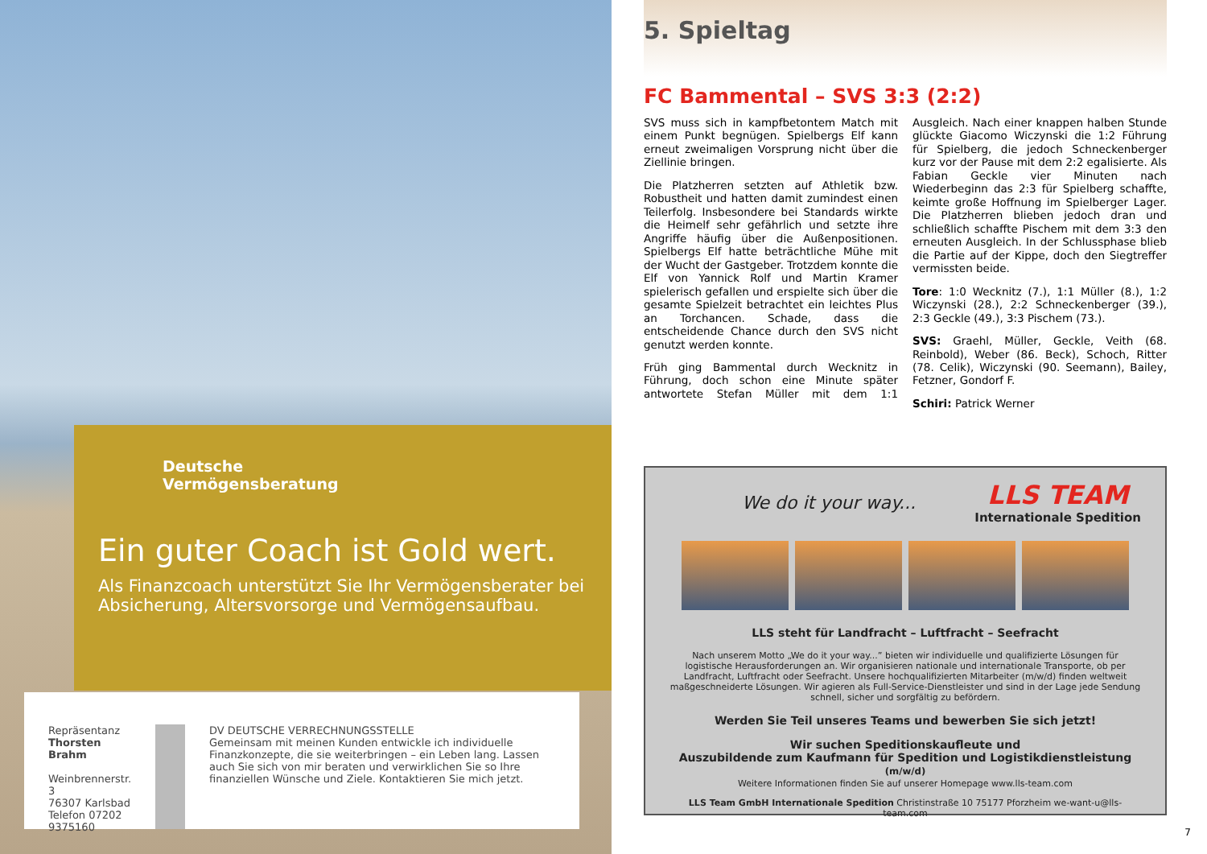Deutsche
Vermögensberatung
Ein guter Coach ist Gold wert.
Als Finanzcoach unterstützt Sie Ihr Vermögensberater bei Absicherung, Altersvorsorge und Vermögensaufbau.
Repräsentanz
Thorsten Brahm
Weinbrennerstr. 3
76307 Karlsbad
Telefon 07202 9375160
DV DEUTSCHE VERRECHNUNGSSTELLE
Gemeinsam mit meinen Kunden entwickle ich individuelle Finanzkonzepte, die sie weiterbringen – ein Leben lang. Lassen auch Sie sich von mir beraten und verwirklichen Sie so Ihre finanziellen Wünsche und Ziele. Kontaktieren Sie mich jetzt.
5. Spieltag
FC Bammental – SVS 3:3 (2:2)
SVS muss sich in kampfbetontem Match mit einem Punkt begnügen. Spielbergs Elf kann erneut zweimaligen Vorsprung nicht über die Ziellinie bringen.
Die Platzherren setzten auf Athletik bzw. Robustheit und hatten damit zumindest einen Teilerfolg. Insbesondere bei Standards wirkte die Heimelf sehr gefährlich und setzte ihre Angriffe häufig über die Außenpositionen. Spielbergs Elf hatte beträchtliche Mühe mit der Wucht der Gastgeber. Trotzdem konnte die Elf von Yannick Rolf und Martin Kramer spielerisch gefallen und erspielte sich über die gesamte Spielzeit betrachtet ein leichtes Plus an Torchancen. Schade, dass die entscheidende Chance durch den SVS nicht genutzt werden konnte.
Früh ging Bammental durch Wecknitz in Führung, doch schon eine Minute später antwortete Stefan Müller mit dem 1:1 Ausgleich. Nach einer knappen halben Stunde glückte Giacomo Wiczynski die 1:2 Führung für Spielberg, die jedoch Schneckenberger kurz vor der Pause mit dem 2:2 egalisierte. Als Fabian Geckle vier Minuten nach Wiederbeginn das 2:3 für Spielberg schaffte, keimte große Hoffnung im Spielberger Lager. Die Platzherren blieben jedoch dran und schließlich schaffte Pischem mit dem 3:3 den erneuten Ausgleich. In der Schlussphase blieb die Partie auf der Kippe, doch den Siegtreffer vermissten beide.
Tore: 1:0 Wecknitz (7.), 1:1 Müller (8.), 1:2 Wiczynski (28.), 2:2 Schneckenberger (39.), 2:3 Geckle (49.), 3:3 Pischem (73.).
SVS: Graehl, Müller, Geckle, Veith (68. Reinbold), Weber (86. Beck), Schoch, Ritter (78. Celik), Wiczynski (90. Seemann), Bailey, Fetzner, Gondorf F.
Schiri: Patrick Werner
We do it your way...
LLS TEAM
Internationale Spedition
LLS steht für Landfracht – Luftfracht – Seefracht
Nach unserem Motto „We do it your way...” bieten wir individuelle und qualifizierte Lösungen für logistische Herausforderungen an. Wir organisieren nationale und internationale Transporte, ob per Landfracht, Luftfracht oder Seefracht. Unsere hochqualifizierten Mitarbeiter (m/w/d) finden weltweit maßgeschneiderte Lösungen. Wir agieren als Full-Service-Dienstleister und sind in der Lage jede Sendung schnell, sicher und sorgfältig zu befördern.
Werden Sie Teil unseres Teams und bewerben Sie sich jetzt!
Wir suchen Speditionskaufleute und
Auszubildende zum Kaufmann für Spedition und Logistikdienstleistung (m/w/d)
Weitere Informationen finden Sie auf unserer Homepage www.lls-team.com
LLS Team GmbH Internationale Spedition Christinstraße 10 75177 Pforzheim we-want-u@lls-team.com
7